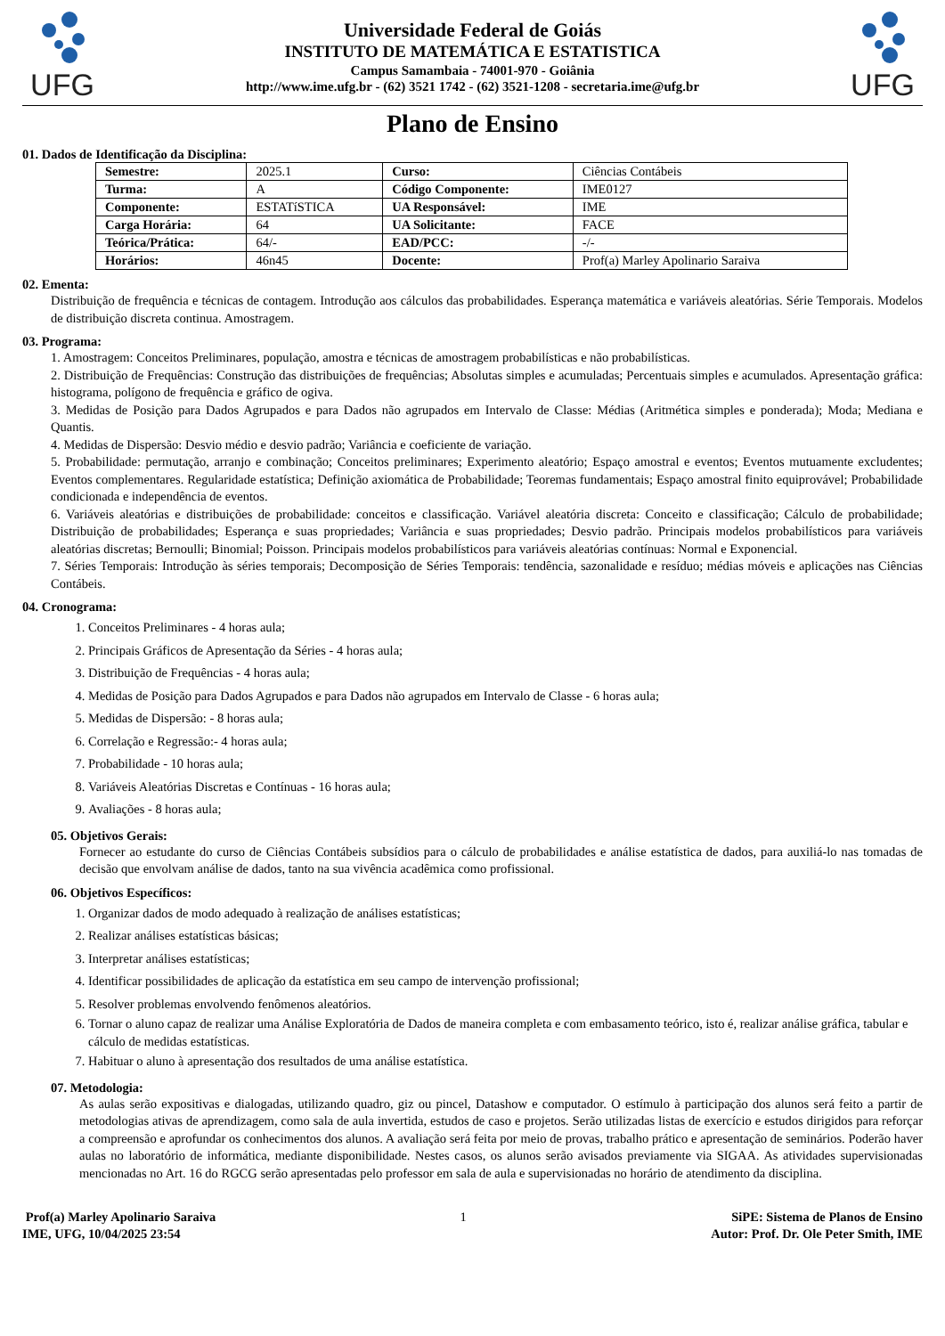UFG
Universidade Federal de Goiás
INSTITUTO DE MATEMÁTICA E ESTATISTICA
Campus Samambaia - 74001-970 - Goiânia
http://www.ime.ufg.br - (62) 3521 1742 - (62) 3521-1208 - secretaria.ime@ufg.br
UFG
Plano de Ensino
01. Dados de Identificação da Disciplina:
| Semestre: | 2025.1 | Curso: | Ciências Contábeis |
| Turma: | A | Código Componente: | IME0127 |
| Componente: | ESTATíSTICA | UA Responsável: | IME |
| Carga Horária: | 64 | UA Solicitante: | FACE |
| Teórica/Prática: | 64/- | EAD/PCC: | -/- |
| Horários: | 46n45 | Docente: | Prof(a) Marley Apolinario Saraiva |
02. Ementa:
Distribuição de frequência e técnicas de contagem. Introdução aos cálculos das probabilidades. Esperança matemática e variáveis aleatórias. Série Temporais. Modelos de distribuição discreta continua. Amostragem.
03. Programa:
1. Amostragem: Conceitos Preliminares, população, amostra e técnicas de amostragem probabilísticas e não probabilísticas.
2. Distribuição de Frequências: Construção das distribuições de frequências; Absolutas simples e acumuladas; Percentuais simples e acumulados. Apresentação gráfica: histograma, polígono de frequência e gráfico de ogiva.
3. Medidas de Posição para Dados Agrupados e para Dados não agrupados em Intervalo de Classe: Médias (Aritmética simples e ponderada); Moda; Mediana e Quantis.
4. Medidas de Dispersão: Desvio médio e desvio padrão; Variância e coeficiente de variação.
5. Probabilidade: permutação, arranjo e combinação; Conceitos preliminares; Experimento aleatório; Espaço amostral e eventos; Eventos mutuamente excludentes; Eventos complementares. Regularidade estatística; Definição axiomática de Probabilidade; Teoremas fundamentais; Espaço amostral finito equiprovável; Probabilidade condicionada e independência de eventos.
6. Variáveis aleatórias e distribuições de probabilidade: conceitos e classificação. Variável aleatória discreta: Conceito e classificação; Cálculo de probabilidade; Distribuição de probabilidades; Esperança e suas propriedades; Variância e suas propriedades; Desvio padrão. Principais modelos probabilísticos para variáveis aleatórias discretas; Bernoulli; Binomial; Poisson. Principais modelos probabilísticos para variáveis aleatórias contínuas: Normal e Exponencial.
7. Séries Temporais: Introdução às séries temporais; Decomposição de Séries Temporais: tendência, sazonalidade e resíduo; médias móveis e aplicações nas Ciências Contábeis.
04. Cronograma:
1. Conceitos Preliminares - 4 horas aula;
2. Principais Gráficos de Apresentação da Séries - 4 horas aula;
3. Distribuição de Frequências - 4 horas aula;
4. Medidas de Posição para Dados Agrupados e para Dados não agrupados em Intervalo de Classe - 6 horas aula;
5. Medidas de Dispersão: - 8 horas aula;
6. Correlação e Regressão:- 4 horas aula;
7. Probabilidade - 10 horas aula;
8. Variáveis Aleatórias Discretas e Contínuas - 16 horas aula;
9. Avaliações - 8 horas aula;
05. Objetivos Gerais:
Fornecer ao estudante do curso de Ciências Contábeis subsídios para o cálculo de probabilidades e análise estatística de dados, para auxiliá-lo nas tomadas de decisão que envolvam análise de dados, tanto na sua vivência acadêmica como profissional.
06. Objetivos Específicos:
1. Organizar dados de modo adequado à realização de análises estatísticas;
2. Realizar análises estatísticas básicas;
3. Interpretar análises estatísticas;
4. Identificar possibilidades de aplicação da estatística em seu campo de intervenção profissional;
5. Resolver problemas envolvendo fenômenos aleatórios.
6. Tornar o aluno capaz de realizar uma Análise Exploratória de Dados de maneira completa e com embasamento teórico, isto é, realizar análise gráfica, tabular e cálculo de medidas estatísticas.
7. Habituar o aluno à apresentação dos resultados de uma análise estatística.
07. Metodologia:
As aulas serão expositivas e dialogadas, utilizando quadro, giz ou pincel, Datashow e computador. O estímulo à participação dos alunos será feito a partir de metodologias ativas de aprendizagem, como sala de aula invertida, estudos de caso e projetos. Serão utilizadas listas de exercício e estudos dirigidos para reforçar a compreensão e aprofundar os conhecimentos dos alunos. A avaliação será feita por meio de provas, trabalho prático e apresentação de seminários. Poderão haver aulas no laboratório de informática, mediante disponibilidade. Nestes casos, os alunos serão avisados previamente via SIGAA. As atividades supervisionadas mencionadas no Art. 16 do RGCG serão apresentadas pelo professor em sala de aula e supervisionadas no horário de atendimento da disciplina.
Prof(a) Marley Apolinario Saraiva
IME, UFG, 10/04/2025 23:54
1 SiPE: Sistema de Planos de Ensino
Autor: Prof. Dr. Ole Peter Smith, IME